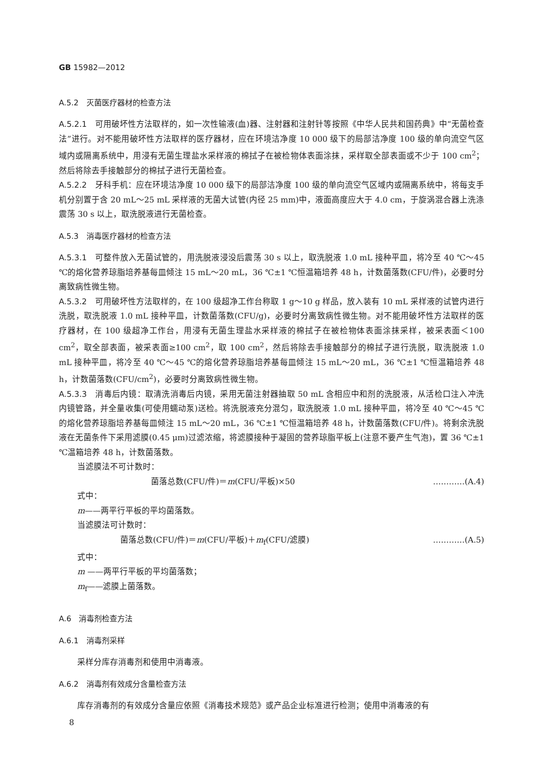GB 15982—2012
A.5.2　灭菌医疗器材的检查方法
A.5.2.1　可用破坏性方法取样的，如一次性输液(血)器、注射器和注射针等按照《中华人民共和国药典》中“无菌检查法”进行。对不能用破坏性方法取样的医疗器材，应在环境洁净度 10 000 级下的局部洁净度 100 级的单向流空气区域内或隔离系统中，用浸有无菌生理盐水采样液的棉拭子在被检物体表面涂抹，采样取全部表面或不少于 100 cm<sup>2</sup>；然后将除去手接触部分的棉拭子进行无菌检查。
A.5.2.2　牙科手机：应在环境洁净度 10 000 级下的局部洁净度 100 级的单向流空气区域内或隔离系统中，将每支手机分别置于含 20 mL～25 mL 采样液的无菌大试管(内径 25 mm)中，液面高度应大于 4.0 cm，于旋涡混合器上洗涤震荡 30 s 以上，取洗脱液进行无菌检查。
A.5.3　消毒医疗器材的检查方法
A.5.3.1　可整件放入无菌试管的，用洗脱液浸没后震荡 30 s 以上，取洗脱液 1.0 mL 接种平皿，将冷至 40 ℃～45 ℃的熔化营养琼脂培养基每皿倾注 15 mL～20 mL，36 ℃±1 ℃恒温箱培养 48 h，计数菌落数(CFU/件)，必要时分离致病性微生物。
A.5.3.2　可用破坏性方法取样的，在 100 级超净工作台称取 1 g～10 g 样品，放入装有 10 mL 采样液的试管内进行洗脱，取洗脱液 1.0 mL 接种平皿，计数菌落数(CFU/g)，必要时分离致病性微生物。对不能用破坏性方法取样的医疗器材，在 100 级超净工作台，用浸有无菌生理盐水采样液的棉拭子在被检物体表面涂抹采样，被采表面＜100 cm<sup>2</sup>，取全部表面，被采表面≥100 cm<sup>2</sup>，取 100 cm<sup>2</sup>，然后将除去手接触部分的棉拭子进行洗脱，取洗脱液 1.0 mL 接种平皿，将冷至 40 ℃～45 ℃的熔化营养琼脂培养基每皿倾注 15 mL～20 mL，36 ℃±1 ℃恒温箱培养 48 h，计数菌落数(CFU/cm<sup>2</sup>)，必要时分离致病性微生物。
A.5.3.3　消毒后内镜：取清洗消毒后内镜，采用无菌注射器抽取 50 mL 含相应中和剂的洗脱液，从活检口注入冲洗内镜管路，并全量收集(可使用蠕动泵)送检。将洗脱液充分混匀，取洗脱液 1.0 mL 接种平皿，将冷至 40 ℃～45 ℃的熔化营养琼脂培养基每皿倾注 15 mL～20 mL，36 ℃±1 ℃恒温箱培养 48 h，计数菌落数(CFU/件)。将剩余洗脱液在无菌条件下采用滤膜(0.45 μm)过滤浓缩，将滤膜接种于凝固的营养琼脂平板上(注意不要产生气泡)，置 36 ℃±1 ℃温箱培养 48 h，计数菌落数。
当滤膜法不可计数时：
菌落总数(CFU/件)＝m(CFU/平板)×50 …………(A.4)
式中：
m——两平行平板的平均菌落数。
当滤膜法可计数时：
菌落总数(CFU/件)＝m(CFU/平板)＋m<sub>f</sub>(CFU/滤膜) …………(A.5)
式中：
m ——两平行平板的平均菌落数；
m<sub>f</sub>——滤膜上菌落数。
A.6　消毒剂检查方法
A.6.1　消毒剂采样
采样分库存消毒剂和使用中消毒液。
A.6.2　消毒剂有效成分含量检查方法
库存消毒剂的有效成分含量应依照《消毒技术规范》或产品企业标准进行检测；使用中消毒液的有
8